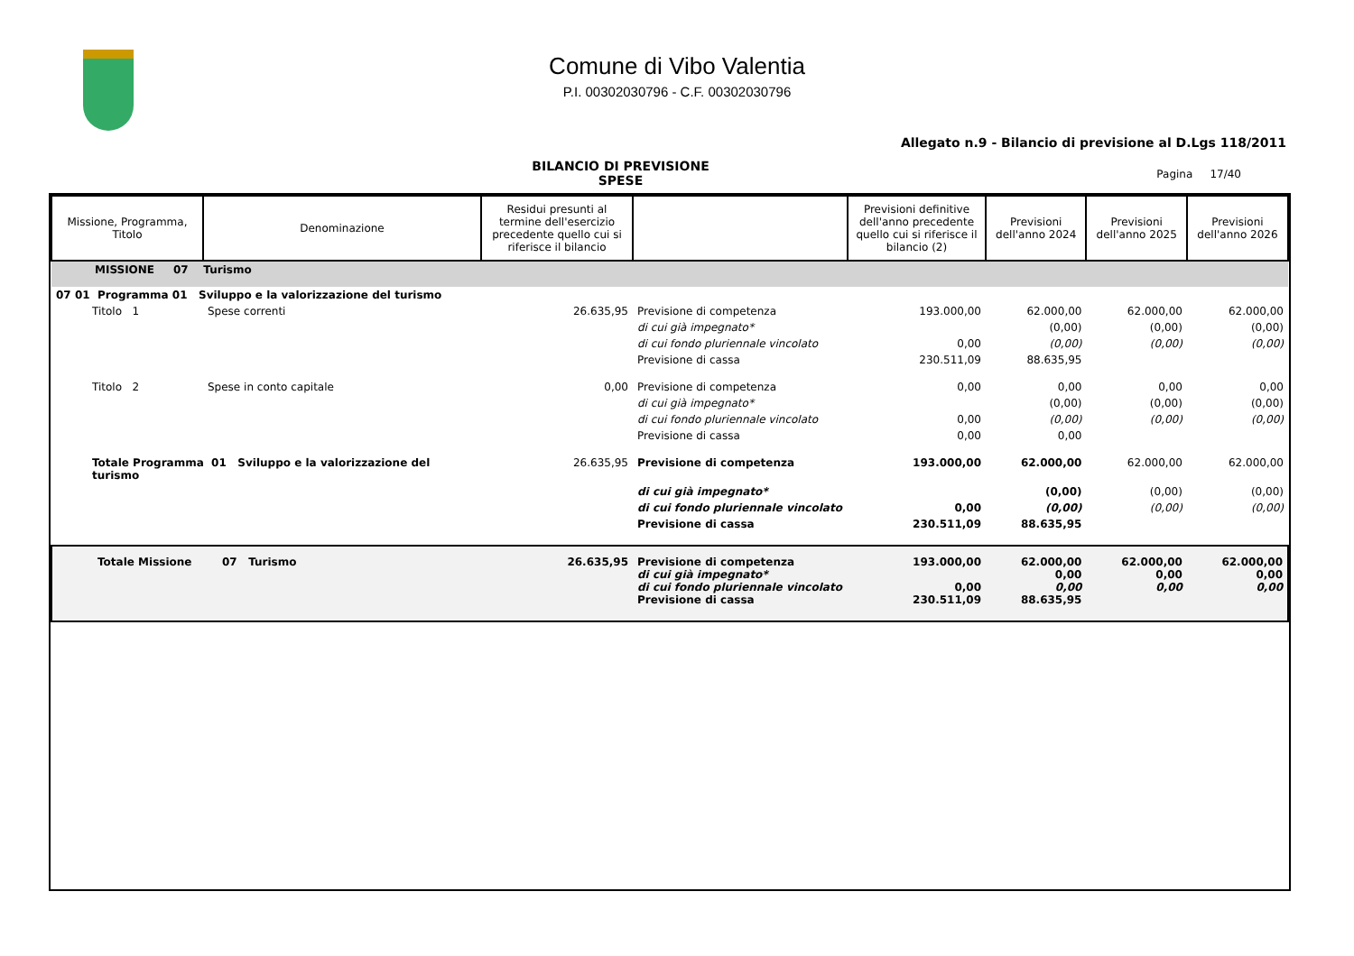Comune di Vibo Valentia
P.I. 00302030796 - C.F. 00302030796
Allegato n.9 - Bilancio di previsione al D.Lgs 118/2011
BILANCIO DI PREVISIONE
SPESE
Pagina 17/40
| Missione, Programma, Titolo | Denominazione | Residui presunti al termine dell'esercizio precedente quello cui si riferisce il bilancio | | Previsioni definitive dell'anno precedente quello cui si riferisce il bilancio (2) | Previsioni dell'anno 2024 | Previsioni dell'anno 2025 | Previsioni dell'anno 2026 |
| --- | --- | --- | --- | --- | --- | --- | --- |
| MISSIONE 07 Turismo | | | | | | | |
| 07 01 Programma 01 Sviluppo e la valorizzazione del turismo | | | | | | | |
| Titolo 1 | Spese correnti | 26.635,95 | Previsione di competenza | 193.000,00 | 62.000,00 | 62.000,00 | 62.000,00 |
| | | | di cui già impegnato* | | (0,00) | (0,00) | (0,00) |
| | | | di cui fondo pluriennale vincolato | 0,00 | (0,00) | (0,00) | (0,00) |
| | | | Previsione di cassa | 230.511,09 | 88.635,95 | | |
| Titolo 2 | Spese in conto capitale | 0,00 | Previsione di competenza | 0,00 | 0,00 | 0,00 | 0,00 |
| | | | di cui già impegnato* | | (0,00) | (0,00) | (0,00) |
| | | | di cui fondo pluriennale vincolato | 0,00 | (0,00) | (0,00) | (0,00) |
| | | | Previsione di cassa | 0,00 | 0,00 | | |
| Totale Programma 01 Sviluppo e la valorizzazione del turismo | | 26.635,95 | Previsione di competenza | 193.000,00 | 62.000,00 | 62.000,00 | 62.000,00 |
| | | | di cui già impegnato* | | (0,00) | (0,00) | (0,00) |
| | | | di cui fondo pluriennale vincolato | 0,00 | (0,00) | (0,00) | (0,00) |
| | | | Previsione di cassa | 230.511,09 | 88.635,95 | | |
| Totale Missione 07 Turismo | | 26.635,95 | Previsione di competenza di cui già impegnato* di cui fondo pluriennale vincolato Previsione di cassa | 193.000,00 0,00 230.511,09 | 62.000,00 0,00 0,00 88.635,95 | 62.000,00 0,00 0,00 | 62.000,00 0,00 0,00 |